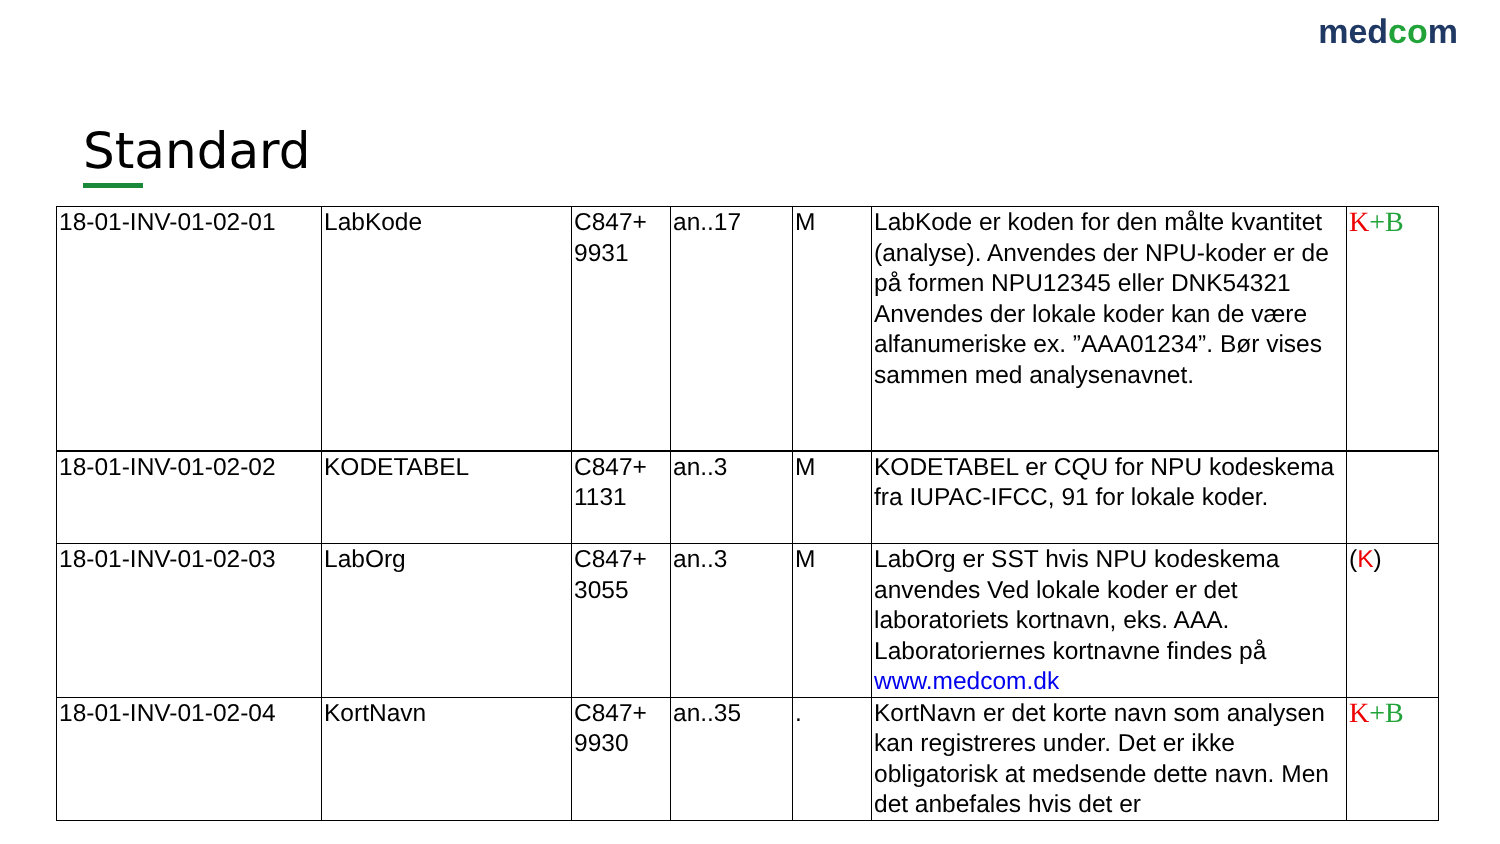medcom
Standard
| 18-01-INV-01-02-01 | LabKode | C847+ 9931 | an..17 | M | LabKode er koden for den målte kvantitet (analyse). Anvendes der NPU-koder er de på formen NPU12345 eller DNK54321 Anvendes der lokale koder kan de være alfanumeriske ex. ”AAA01234”. Bør vises sammen med analysenavnet. | K +B |
| 18-01-INV-01-02-02 | KODETABEL | C847+ 1131 | an..3 | M | KODETABEL er CQU for NPU kodeskema fra IUPAC-IFCC, 91 for lokale koder. | |
| 18-01-INV-01-02-03 | LabOrg | C847+ 3055 | an..3 | M | LabOrg er SST hvis NPU kodeskema anvendes Ved lokale koder er det laboratoriets kortnavn, eks. AAA. Laboratoriernes kortnavne findes på www.medcom.dk | ( K ) |
| 18-01-INV-01-02-04 | KortNavn | C847+ 9930 | an..35 | . | KortNavn er det korte navn som analysen kan registreres under. Det er ikke obligatorisk at medsende dette navn. Men det anbefales hvis det er | K +B |